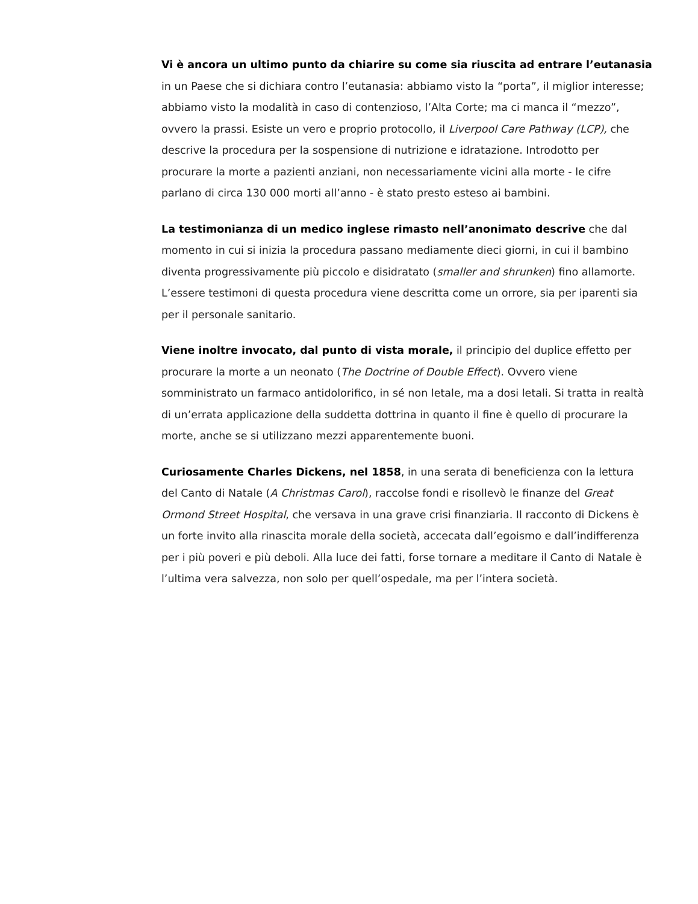Vi è ancora un ultimo punto da chiarire su come sia riuscita ad entrare l’eutanasia in un Paese che si dichiara contro l’eutanasia: abbiamo visto la “porta”, il miglior interesse; abbiamo visto la modalità in caso di contenzioso, l’Alta Corte; ma ci manca il “mezzo”, ovvero la prassi. Esiste un vero e proprio protocollo, il Liverpool Care Pathway (LCP), che descrive la procedura per la sospensione di nutrizione e idratazione. Introdotto per procurare la morte a pazienti anziani, non necessariamente vicini alla morte - le cifre parlano di circa 130 000 morti all’anno - è stato presto esteso ai bambini.
La testimonianza di un medico inglese rimasto nell’anonimato descrive che dal momento in cui si inizia la procedura passano mediamente dieci giorni, in cui il bambino diventa progressivamente più piccolo e disidratato (smaller and shrunken) fino allamorte. L’essere testimoni di questa procedura viene descritta come un orrore, sia per iparenti sia per il personale sanitario.
Viene inoltre invocato, dal punto di vista morale, il principio del duplice effetto per procurare la morte a un neonato (The Doctrine of Double Effect). Ovvero viene somministrato un farmaco antidolorifico, in sé non letale, ma a dosi letali. Si tratta in realtà di un’errata applicazione della suddetta dottrina in quanto il fine è quello di procurare la morte, anche se si utilizzano mezzi apparentemente buoni.
Curiosamente Charles Dickens, nel 1858, in una serata di beneficienza con la lettura del Canto di Natale (A Christmas Carol), raccolse fondi e risollevò le finanze del Great Ormond Street Hospital, che versava in una grave crisi finanziaria. Il racconto di Dickens è un forte invito alla rinascita morale della società, accecata dall’egoismo e dall’indifferenza per i più poveri e più deboli. Alla luce dei fatti, forse tornare a meditare il Canto di Natale è l’ultima vera salvezza, non solo per quell’ospedale, ma per l’intera società.